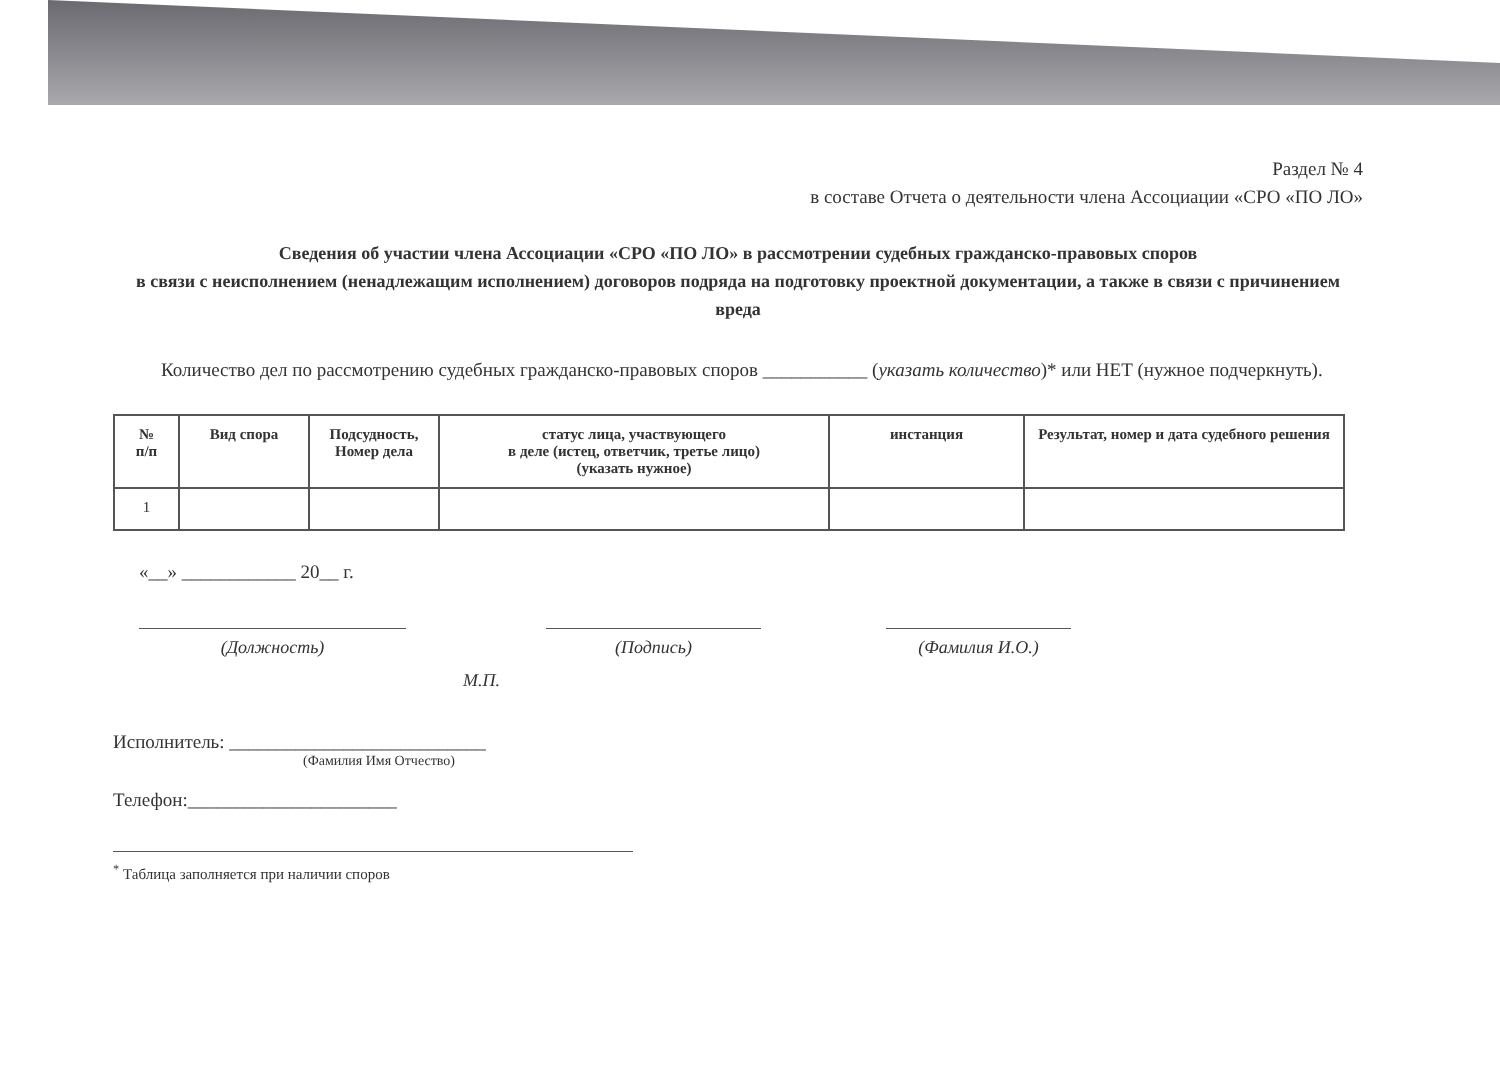Раздел № 4
в составе Отчета о деятельности члена Ассоциации «СРО «ПО ЛО»
Сведения об участии члена Ассоциации «СРО «ПО ЛО» в рассмотрении судебных гражданско-правовых споров
в связи с неисполнением (ненадлежащим исполнением) договоров подряда на подготовку проектной документации, а также в связи с причинением вреда
Количество дел по рассмотрению судебных гражданско-правовых споров ___________ (указать количество)* или НЕТ (нужное подчеркнуть).
| № п/п | Вид спора | Подсудность, Номер дела | статус лица, участвующего в деле (истец, ответчик, третье лицо) (указать нужное) | инстанция | Результат, номер и дата судебного решения |
| --- | --- | --- | --- | --- | --- |
| 1 | | | | | |
«__» ____________ 20__ г.
(Должность) (Подпись) (Фамилия И.О.)
М.П.
Исполнитель: ___________________________
(Фамилия Имя Отчество)
Телефон:______________________
<sup>*</sup> Таблица заполняется при наличии споров